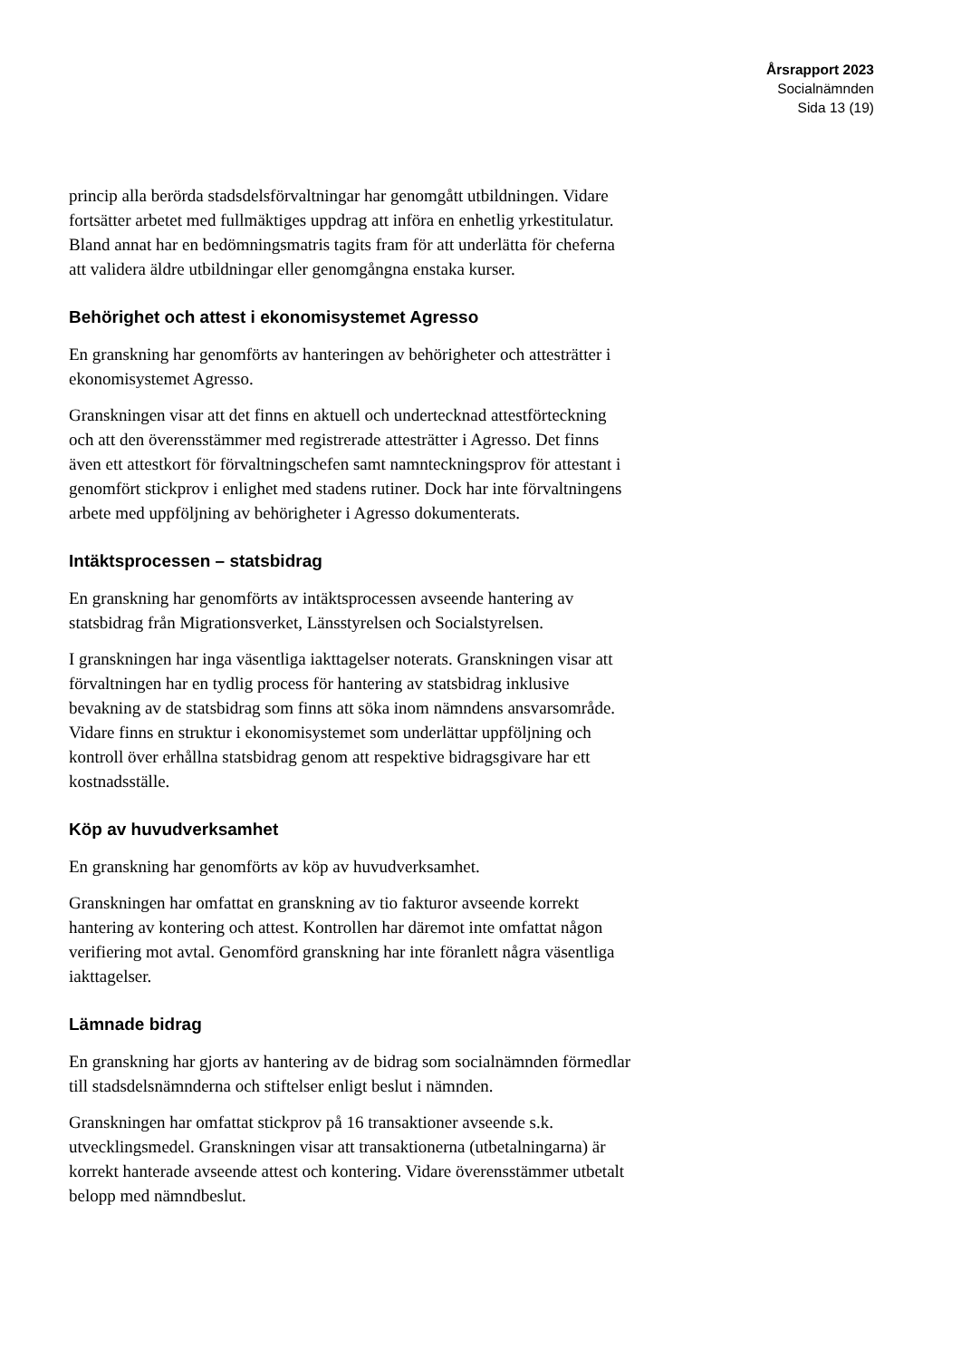Årsrapport 2023
Socialnämnden
Sida 13 (19)
princip alla berörda stadsdelsförvaltningar har genomgått utbildningen. Vidare fortsätter arbetet med fullmäktiges uppdrag att införa en enhetlig yrkestitulatur. Bland annat har en bedömningsmatris tagits fram för att underlätta för cheferna att validera äldre utbildningar eller genomgångna enstaka kurser.
Behörighet och attest i ekonomisystemet Agresso
En granskning har genomförts av hanteringen av behörigheter och attesträtter i ekonomisystemet Agresso.
Granskningen visar att det finns en aktuell och undertecknad attestförteckning och att den överensstämmer med registrerade attesträtter i Agresso. Det finns även ett attestkort för förvaltningschefen samt namnteckningsprov för attestant i genomfört stickprov i enlighet med stadens rutiner. Dock har inte förvaltningens arbete med uppföljning av behörigheter i Agresso dokumenterats.
Intäktsprocessen – statsbidrag
En granskning har genomförts av intäktsprocessen avseende hantering av statsbidrag från Migrationsverket, Länsstyrelsen och Socialstyrelsen.
I granskningen har inga väsentliga iakttagelser noterats. Granskningen visar att förvaltningen har en tydlig process för hantering av statsbidrag inklusive bevakning av de statsbidrag som finns att söka inom nämndens ansvarsområde. Vidare finns en struktur i ekonomisystemet som underlättar uppföljning och kontroll över erhållna statsbidrag genom att respektive bidragsgivare har ett kostnadsställe.
Köp av huvudverksamhet
En granskning har genomförts av köp av huvudverksamhet.
Granskningen har omfattat en granskning av tio fakturor avseende korrekt hantering av kontering och attest. Kontrollen har däremot inte omfattat någon verifiering mot avtal. Genomförd granskning har inte föranlett några väsentliga iakttagelser.
Lämnade bidrag
En granskning har gjorts av hantering av de bidrag som socialnämnden förmedlar till stadsdelsnämnderna och stiftelser enligt beslut i nämnden.
Granskningen har omfattat stickprov på 16 transaktioner avseende s.k. utvecklingsmedel. Granskningen visar att transaktionerna (utbetalningarna) är korrekt hanterade avseende attest och kontering. Vidare överensstämmer utbetalt belopp med nämndbeslut.